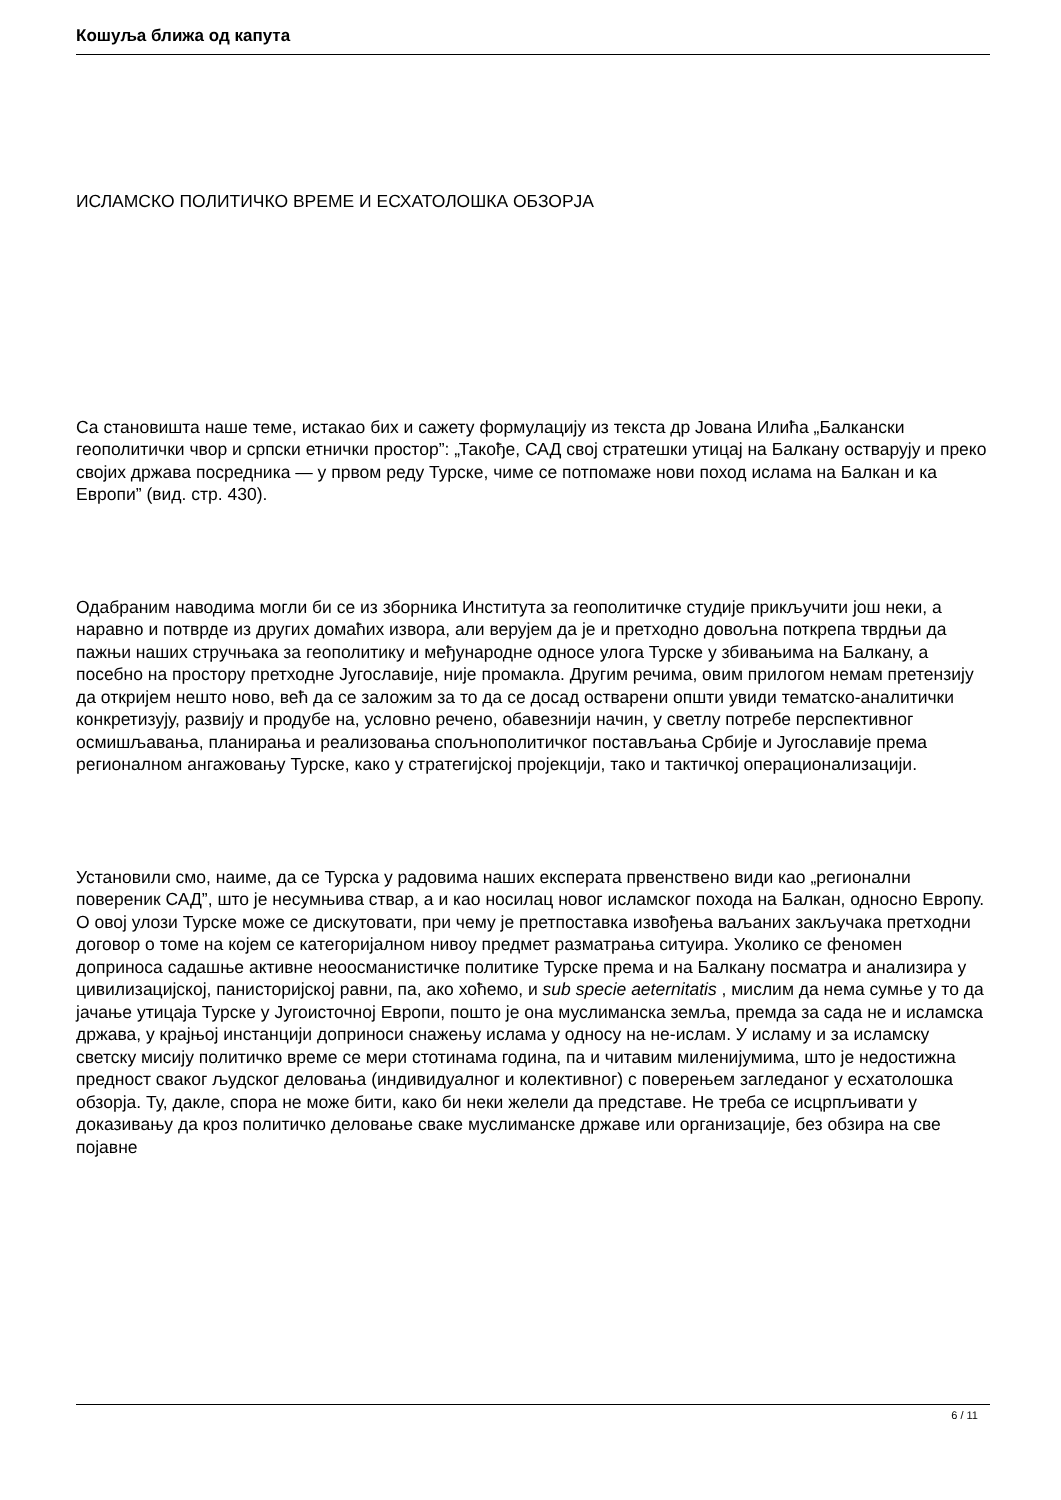Кошуља ближа од капута
ИСЛАМСКО ПОЛИТИЧКО ВРЕМЕ И ЕСХАТОЛОШКА ОБЗОРЈА
Са становишта наше теме, истакао бих и сажету формулацију из текста др Јована Илића „Балкански геополитички чвор и српски етнички простор”: „Такође, САД свој стратешки утицај на Балкану остварују и преко својих држава посредника — у првом реду Турске, чиме се потпомаже нови поход ислама на Балкан и ка Европи” (вид. стр. 430).
Одабраним наводима могли би се из зборника Института за геополитичке студије прикључити још неки, а наравно и потврде из других домаћих извора, али верујем да је и претходно довољна поткрепа тврдњи да пажњи наших стручњака за геополитику и међународне односе улога Турске у збивањима на Балкану, а посебно на простору претходне Југославије, није промакла. Другим речима, овим прилогом немам претензију да откријем нешто ново, већ да се заложим за то да се досад остварени општи увиди тематско-аналитички конкретизују, развију и продубе на, условно речено, обавезнији начин, у светлу потребе перспективног осмишљавања, планирања и реализовања спољнополитичког постављања Србије и Југославије према регионалном ангажовању Турске, како у стратегијској пројекцији, тако и тактичкој операционализацији.
Установили смо, наиме, да се Турска у радовима наших експерата првенствено види као „регионални повереник САД”, што је несумњива ствар, а и као носилац новог исламског похода на Балкан, односно Европу. О овој улози Турске може се дискутовати, при чему је претпоставка извођења ваљаних закључака претходни договор о томе на којем се категоријалном нивоу предмет разматрања ситуира. Уколико се феномен доприноса садашње активне неоосманистичке политике Турске према и на Балкану посматра и анализира у цивилизацијској, панисторијској равни, па, ако хоћемо, и sub specie aeternitatis , мислим да нема сумње у то да јачање утицаја Турске у Југоисточној Европи, пошто је она муслиманска земља, премда за сада не и исламска држава, у крајњој инстанцији доприноси снажењу ислама у односу на не-ислам. У исламу и за исламску светску мисију политичко време се мери стотинама година, па и читавим миленијумима, што је недостижна предност сваког људског деловања (индивидуалног и колективног) с поверењем загледаног у есхатолошка обзорја. Ту, дакле, спора не може бити, како би неки желели да представе. Не треба се исцрпљивати у доказивању да кроз политичко деловање сваке муслиманске државе или организације, без обзира на све појавне
6 / 11